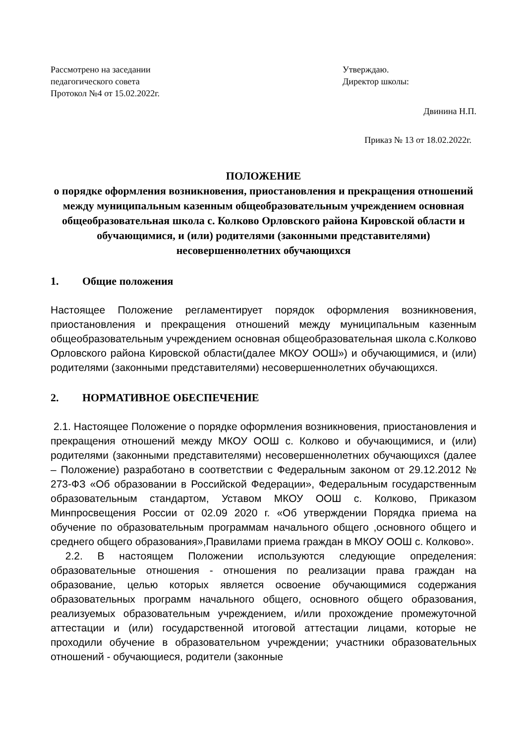Рассмотрено на заседании
педагогического совета
Протокол №4 от 15.02.2022г.
Утверждаю.
Директор школы:
Двинина Н.П.
Приказ № 13 от 18.02.2022г.
ПОЛОЖЕНИЕ
о порядке оформления возникновения, приостановления и прекращения отношений между муниципальным казенным общеобразовательным учреждением основная общеобразовательная школа с. Колково Орловского района Кировской области и обучающимися, и (или) родителями (законными представителями) несовершеннолетних обучающихся
1. Общие положения
Настоящее Положение регламентирует порядок оформления возникновения, приостановления и прекращения отношений между муниципальным казенным общеобразовательным учреждением основная общеобразовательная школа с.Колково Орловского района Кировской области(далее МКОУ ООШ») и обучающимися, и (или) родителями (законными представителями) несовершеннолетних обучающихся.
2. НОРМАТИВНОЕ ОБЕСПЕЧЕНИЕ
2.1. Настоящее Положение о порядке оформления возникновения, приостановления и прекращения отношений между МКОУ ООШ с. Колково и обучающимися, и (или) родителями (законными представителями) несовершеннолетних обучающихся (далее – Положение) разработано в соответствии с Федеральным законом от 29.12.2012 № 273-ФЗ «Об образовании в Российской Федерации», Федеральным государственным образовательным стандартом, Уставом МКОУ ООШ с. Колково, Приказом Минпросвещения России от 02.09 2020 г. «Об утверждении Порядка приема на обучение по образовательным программам начального общего ,основного общего и среднего общего образования»,Правилами приема граждан в МКОУ ООШ с. Колково».
2.2. В настоящем Положении используются следующие определения: образовательные отношения - отношения по реализации права граждан на образование, целью которых является освоение обучающимися содержания образовательных программ начального общего, основного общего образования, реализуемых образовательным учреждением, и/или прохождение промежуточной аттестации и (или) государственной итоговой аттестации лицами, которые не проходили обучение в образовательном учреждении; участники образовательных отношений - обучающиеся, родители (законные